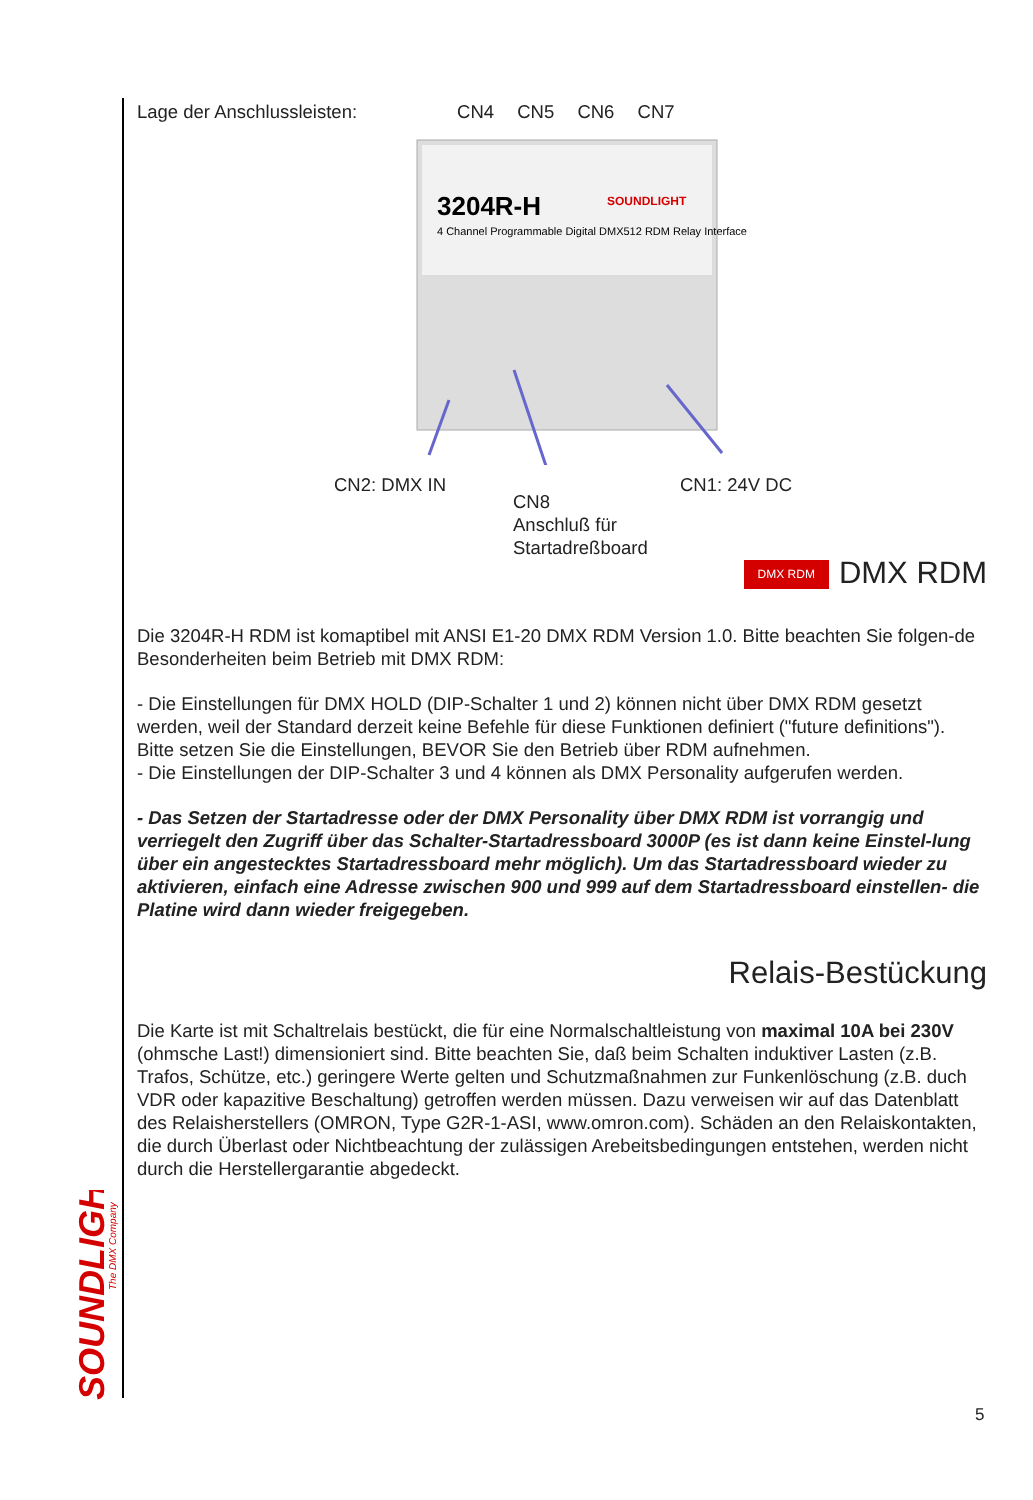SOUNDLIGHT
The DMX Company
Lage der Anschlussleisten: CN4 CN5 CN6 CN7
3204R-H
4 Channel Programmable Digital DMX512 RDM Relay Interface
SOUNDLIGHT
CN2: DMX IN
CN8
Anschluß für
Startadreßboard
CN1: 24V DC
DMX RDM DMX RDM
Die 3204R-H RDM ist komaptibel mit ANSI E1-20 DMX RDM Version 1.0. Bitte beachten Sie folgen-de Besonderheiten beim Betrieb mit DMX RDM:
- Die Einstellungen für DMX HOLD (DIP-Schalter 1 und 2) können nicht über DMX RDM gesetzt werden, weil der Standard derzeit keine Befehle für diese Funktionen definiert ("future definitions"). Bitte setzen Sie die Einstellungen, BEVOR Sie den Betrieb über RDM aufnehmen.
- Die Einstellungen der DIP-Schalter 3 und 4 können als DMX Personality aufgerufen werden.
- Das Setzen der Startadresse oder der DMX Personality über DMX RDM ist vorrangig und verriegelt den Zugriff über das Schalter-Startadressboard 3000P (es ist dann keine Einstel-lung über ein angestecktes Startadressboard mehr möglich). Um das Startadressboard wieder zu aktivieren, einfach eine Adresse zwischen 900 und 999 auf dem Startadressboard einstellen- die Platine wird dann wieder freigegeben.
Relais-Bestückung
Die Karte ist mit Schaltrelais bestückt, die für eine Normalschaltleistung von maximal 10A bei 230V (ohmsche Last!) dimensioniert sind. Bitte beachten Sie, daß beim Schalten induktiver Lasten (z.B. Trafos, Schütze, etc.) geringere Werte gelten und Schutzmaßnahmen zur Funkenlöschung (z.B. duch VDR oder kapazitive Beschaltung) getroffen werden müssen. Dazu verweisen wir auf das Datenblatt des Relaisherstellers (OMRON, Type G2R-1-ASI, www.omron.com). Schäden an den Relaiskontakten, die durch Überlast oder Nichtbeachtung der zulässigen Arebeitsbedingungen entstehen, werden nicht durch die Herstellergarantie abgedeckt.
5